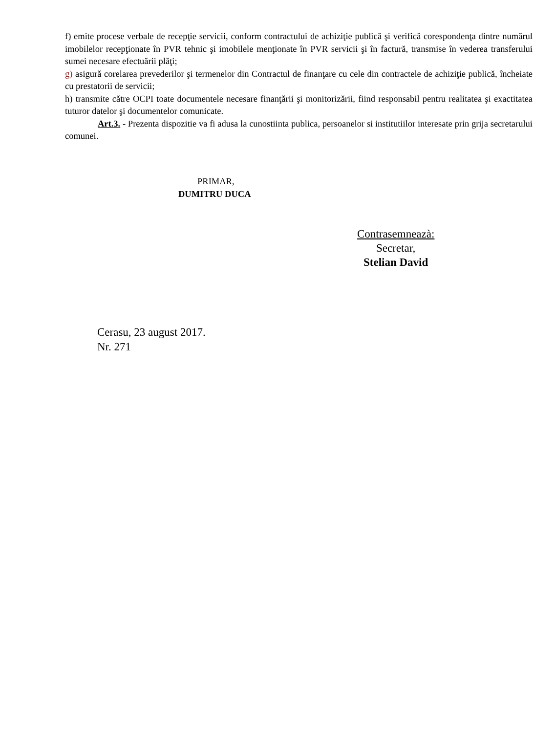f) emite procese verbale de recepţie servicii, conform contractului de achiziţie publică şi verifică corespondenţa dintre numărul imobilelor recepţionate în PVR tehnic şi imobilele menţionate în PVR servicii şi în factură, transmise în vederea transferului sumei necesare efectuării plăţi;
g) asigură corelarea prevederilor şi termenelor din Contractul de finanţare cu cele din contractele de achiziţie publică, încheiate cu prestatorii de servicii;
h) transmite către OCPI toate documentele necesare finanţării şi monitorizării, fiind responsabil pentru realitatea şi exactitatea tuturor datelor şi documentelor comunicate.
Art.3. - Prezenta dispozitie va fi adusa la cunostiinta publica, persoanelor si institutiilor interesate prin grija secretarului comunei.
PRIMAR,
DUMITRU DUCA
Contrasemneazà:
Secretar,
Stelian David
Cerasu, 23 august 2017.
Nr. 271